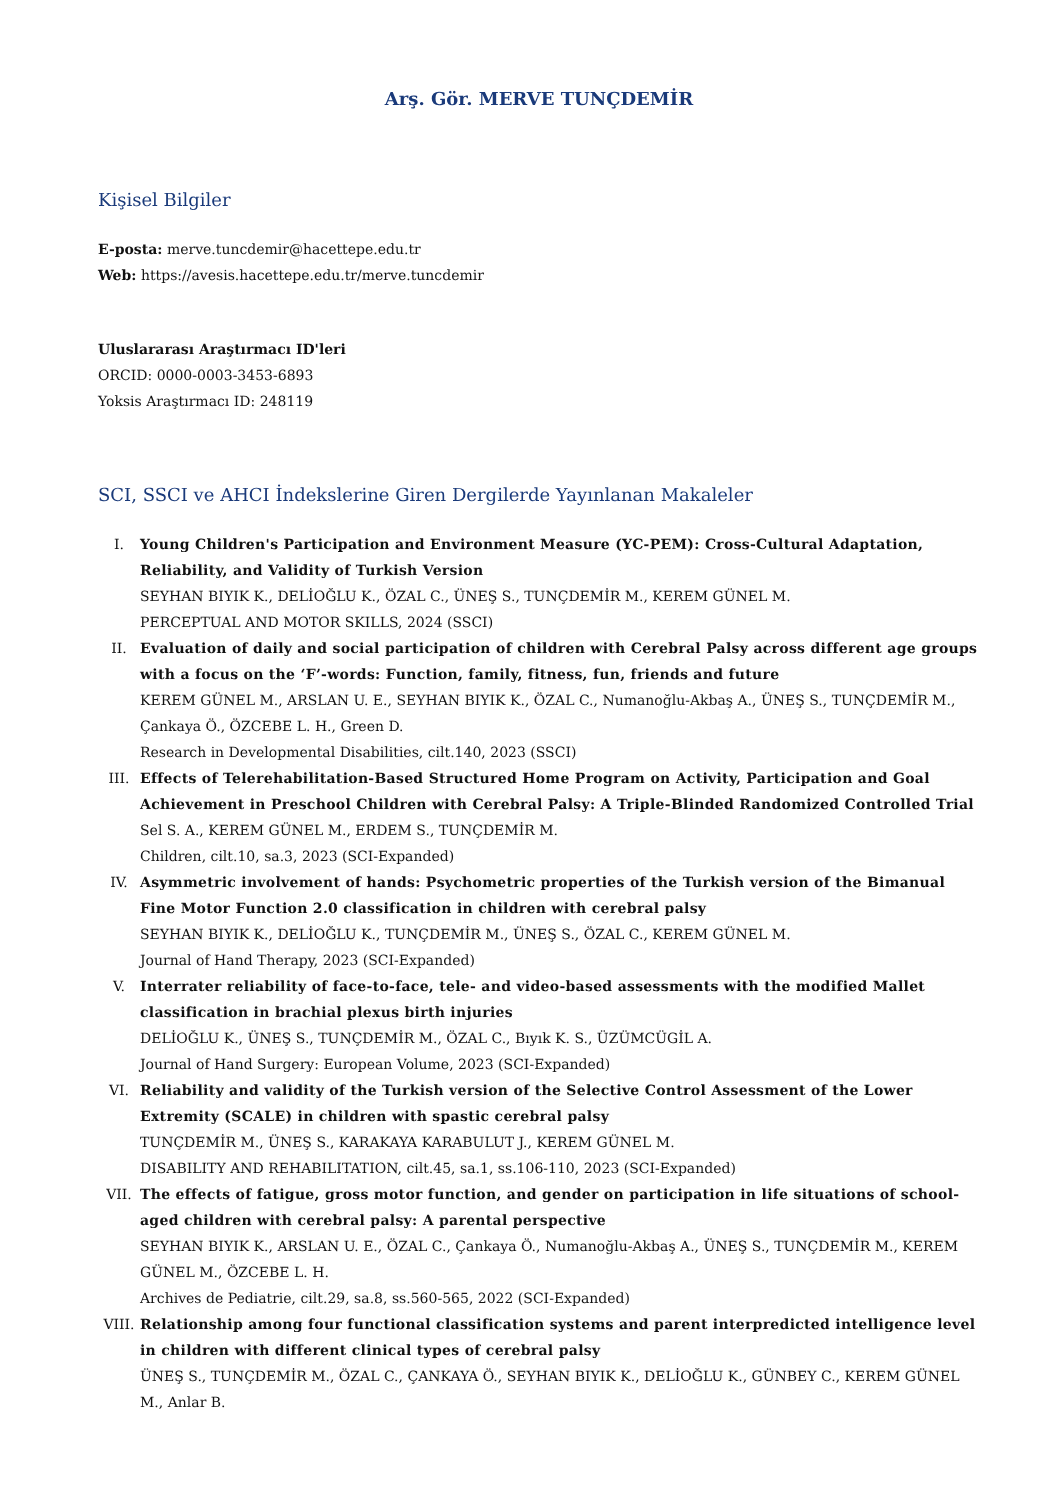Arş. Gör. MERVE TUNÇDEMİR
Kişisel Bilgiler
E-posta: merve.tuncdemir@hacettepe.edu.tr
Web: https://avesis.hacettepe.edu.tr/merve.tuncdemir
Uluslararası Araştırmacı ID'leri
ORCID: 0000-0003-3453-6893
Yoksis Araştırmacı ID: 248119
SCI, SSCI ve AHCI İndekslerine Giren Dergilerde Yayınlanan Makaleler
I. Young Children's Participation and Environment Measure (YC-PEM): Cross-Cultural Adaptation, Reliability, and Validity of Turkish Version
SEYHAN BIYIK K., DELİOĞLU K., ÖZAL C., ÜNEŞ S., TUNÇDEMİR M., KEREM GÜNEL M.
PERCEPTUAL AND MOTOR SKILLS, 2024 (SSCI)
II. Evaluation of daily and social participation of children with Cerebral Palsy across different age groups with a focus on the ‘F’-words: Function, family, fitness, fun, friends and future
KEREM GÜNEL M., ARSLAN U. E., SEYHAN BIYIK K., ÖZAL C., Numanoğlu-Akbaş A., ÜNEŞ S., TUNÇDEMİR M., Çankaya Ö., ÖZCEBE L. H., Green D.
Research in Developmental Disabilities, cilt.140, 2023 (SSCI)
III. Effects of Telerehabilitation-Based Structured Home Program on Activity, Participation and Goal Achievement in Preschool Children with Cerebral Palsy: A Triple-Blinded Randomized Controlled Trial
Sel S. A., KEREM GÜNEL M., ERDEM S., TUNÇDEMİR M.
Children, cilt.10, sa.3, 2023 (SCI-Expanded)
IV. Asymmetric involvement of hands: Psychometric properties of the Turkish version of the Bimanual Fine Motor Function 2.0 classification in children with cerebral palsy
SEYHAN BIYIK K., DELİOĞLU K., TUNÇDEMİR M., ÜNEŞ S., ÖZAL C., KEREM GÜNEL M.
Journal of Hand Therapy, 2023 (SCI-Expanded)
V. Interrater reliability of face-to-face, tele- and video-based assessments with the modified Mallet classification in brachial plexus birth injuries
DELİOĞLU K., ÜNEŞ S., TUNÇDEMİR M., ÖZAL C., Bıyık K. S., ÜZÜMCÜGİL A.
Journal of Hand Surgery: European Volume, 2023 (SCI-Expanded)
VI. Reliability and validity of the Turkish version of the Selective Control Assessment of the Lower Extremity (SCALE) in children with spastic cerebral palsy
TUNÇDEMİR M., ÜNEŞ S., KARAKAYA KARABULUT J., KEREM GÜNEL M.
DISABILITY AND REHABILITATION, cilt.45, sa.1, ss.106-110, 2023 (SCI-Expanded)
VII. The effects of fatigue, gross motor function, and gender on participation in life situations of school-aged children with cerebral palsy: A parental perspective
SEYHAN BIYIK K., ARSLAN U. E., ÖZAL C., Çankaya Ö., Numanoğlu-Akbaş A., ÜNEŞ S., TUNÇDEMİR M., KEREM GÜNEL M., ÖZCEBE L. H.
Archives de Pediatrie, cilt.29, sa.8, ss.560-565, 2022 (SCI-Expanded)
VIII. Relationship among four functional classification systems and parent interpredicted intelligence level in children with different clinical types of cerebral palsy
ÜNEŞ S., TUNÇDEMİR M., ÖZAL C., ÇANKAYA Ö., SEYHAN BIYIK K., DELİOĞLU K., GÜNBEY C., KEREM GÜNEL M., Anlar B.